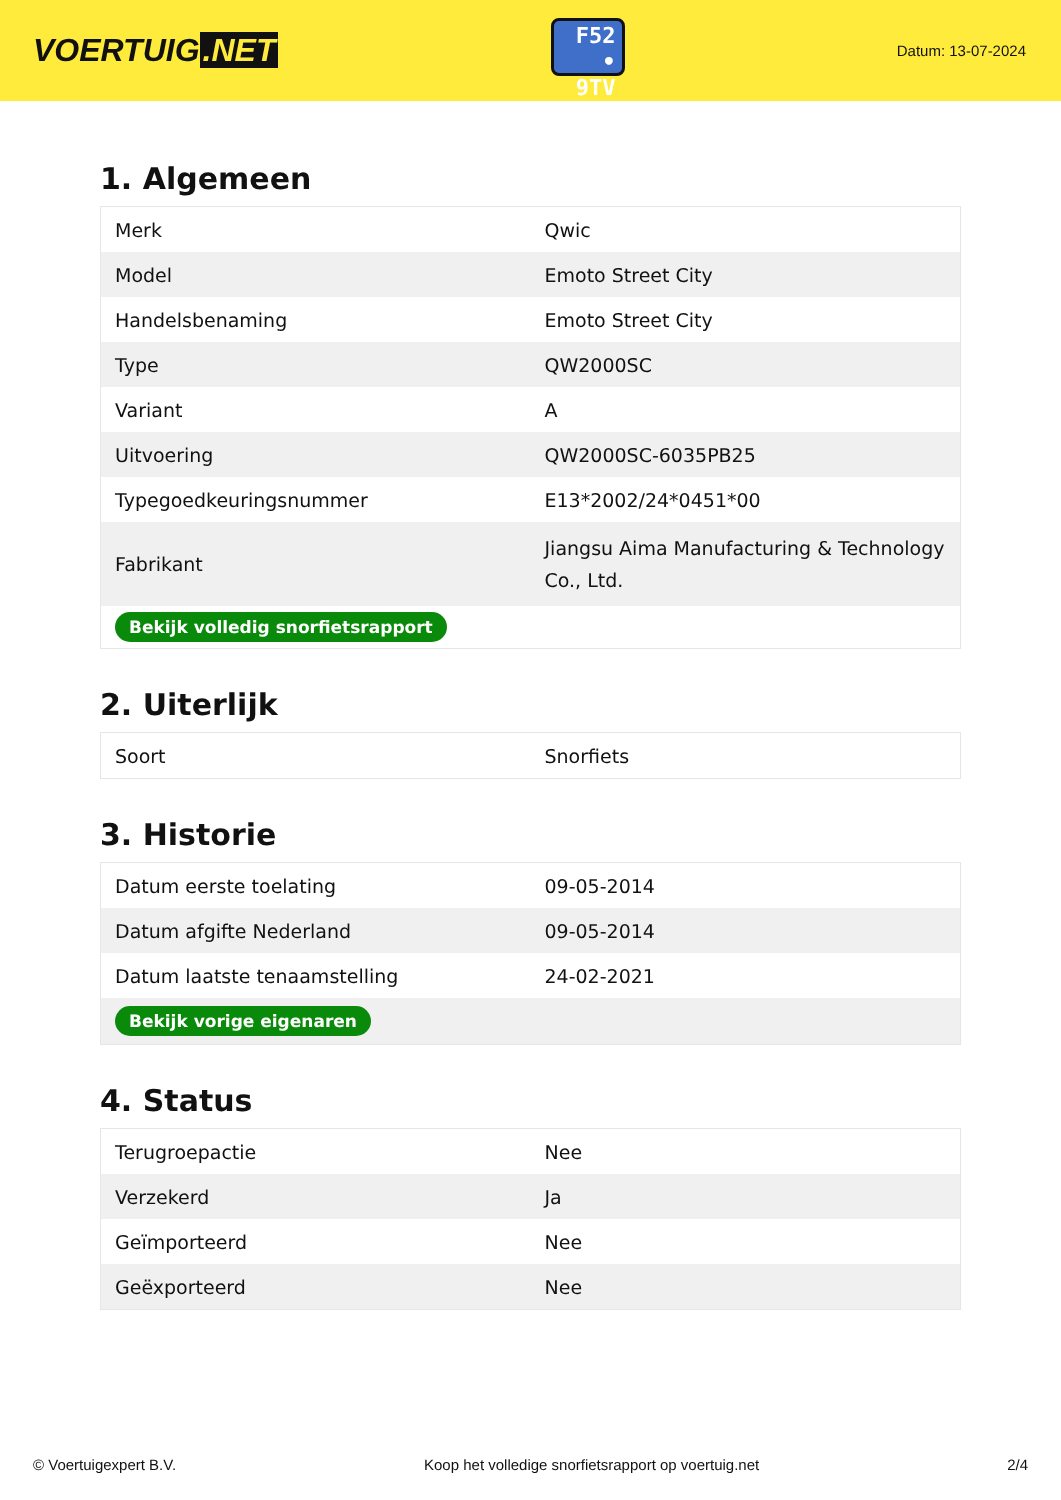VOERTUIG.NET
F52
• 9TV
Datum: 13-07-2024
1. Algemeen
| Merk | Qwic |
| Model | Emoto Street City |
| Handelsbenaming | Emoto Street City |
| Type | QW2000SC |
| Variant | A |
| Uitvoering | QW2000SC-6035PB25 |
| Typegoedkeuringsnummer | E13*2002/24*0451*00 |
| Fabrikant | Jiangsu Aima Manufacturing & Technology Co., Ltd. |
| Bekijk volledig snorfietsrapport | |
2. Uiterlijk
| Soort | Snorfiets |
3. Historie
| Datum eerste toelating | 09-05-2014 |
| Datum afgifte Nederland | 09-05-2014 |
| Datum laatste tenaamstelling | 24-02-2021 |
| Bekijk vorige eigenaren | |
4. Status
| Terugroepactie | Nee |
| Verzekerd | Ja |
| Geïmporteerd | Nee |
| Geëxporteerd | Nee |
© Voertuigexpert B.V. Koop het volledige snorfietsrapport op voertuig.net 2/4